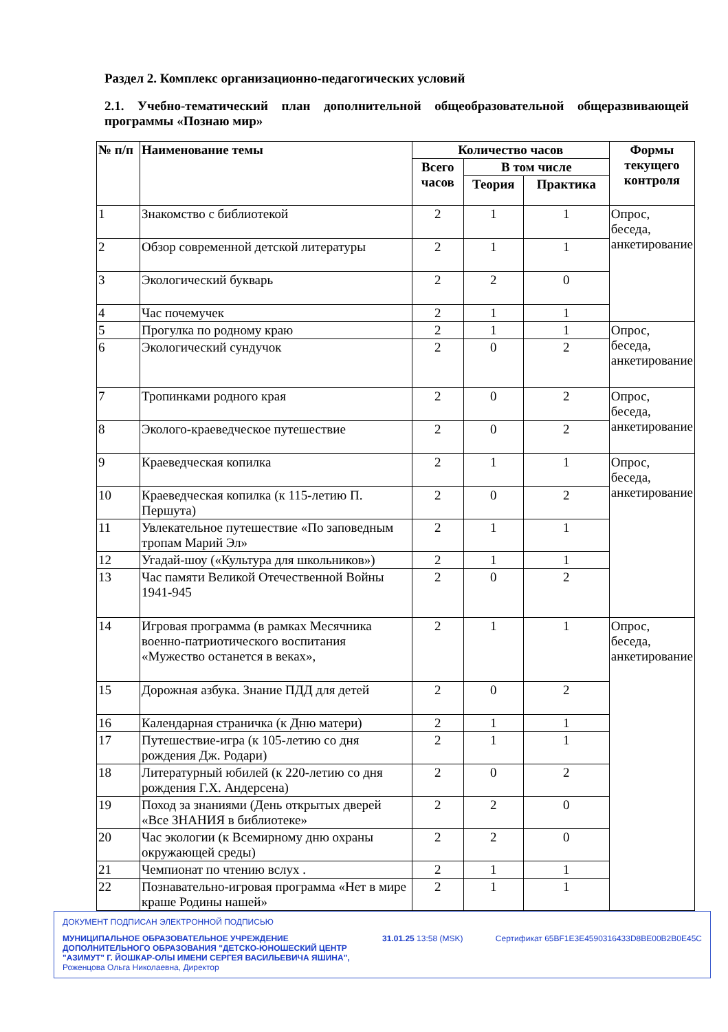Раздел 2. Комплекс организационно-педагогических условий
2.1. Учебно-тематический план дополнительной общеобразовательной общеразвивающей программы «Познаю мир»
| № п/п | Наименование темы | Количество часов | | | Формы текущего контроля |
| --- | --- | --- | --- | --- | --- |
| | | Всего часов | В том числе | | |
| | | | Теория | Практика | |
| 1 | Знакомство с библиотекой | 2 | 1 | 1 | Опрос, беседа, анкетирование |
| 2 | Обзор современной детской литературы | 2 | 1 | 1 | |
| 3 | Экологический букварь | 2 | 2 | 0 | |
| 4 | Час почемучек | 2 | 1 | 1 | |
| 5 | Прогулка по родному краю | 2 | 1 | 1 | Опрос, беседа, анкетирование |
| 6 | Экологический сундучок | 2 | 0 | 2 | |
| 7 | Тропинками родного края | 2 | 0 | 2 | Опрос, беседа, анкетирование |
| 8 | Эколого-краеведческое путешествие | 2 | 0 | 2 | |
| 9 | Краеведческая копилка | 2 | 1 | 1 | Опрос, беседа, анкетирование |
| 10 | Краеведческая копилка (к 115-летию П. Першута) | 2 | 0 | 2 | |
| 11 | Увлекательное путешествие «По заповедным тропам Марий Эл» | 2 | 1 | 1 | |
| 12 | Угадай-шоу («Культура для школьников») | 2 | 1 | 1 | |
| 13 | Час памяти Великой Отечественной Войны 1941-945 | 2 | 0 | 2 | |
| 14 | Игровая программа (в рамках Месячника военно-патриотического воспитания «Мужество останется в веках», | 2 | 1 | 1 | Опрос, беседа, анкетирование |
| 15 | Дорожная азбука. Знание ПДД для детей | 2 | 0 | 2 | |
| 16 | Календарная страничка (к Дню матери) | 2 | 1 | 1 | |
| 17 | Путешествие-игра (к 105-летию со дня рождения Дж. Родари) | 2 | 1 | 1 | |
| 18 | Литературный юбилей (к 220-летию со дня рождения Г.Х. Андерсена) | 2 | 0 | 2 | |
| 19 | Поход за знаниями (День открытых дверей «Все ЗНАНИЯ в библиотеке» | 2 | 2 | 0 | |
| 20 | Час экологии (к Всемирному дню охраны окружающей среды) | 2 | 2 | 0 | |
| 21 | Чемпионат по чтению вслух . | 2 | 1 | 1 | |
| 22 | Познавательно-игровая программа «Нет в мире краше Родины нашей» | 2 | 1 | 1 | |
ДОКУМЕНТ ПОДПИСАН ЭЛЕКТРОННОЙ ПОДПИСЬЮ
МУНИЦИПАЛЬНОЕ ОБРАЗОВАТЕЛЬНОЕ УЧРЕЖДЕНИЕ
ДОПОЛНИТЕЛЬНОГО ОБРАЗОВАНИЯ "ДЕТСКО-ЮНОШЕСКИЙ ЦЕНТР
"АЗИМУТ" Г. ЙОШКАР-ОЛЫ ИМЕНИ СЕРГЕЯ ВАСИЛЬЕВИЧА ЯШИНА", 31.01.25 13:58 (MSK) Сертификат 65BF1E3E4590316433D8BE00B2B0E45C
Роженцова Ольга Николаевна, Директор